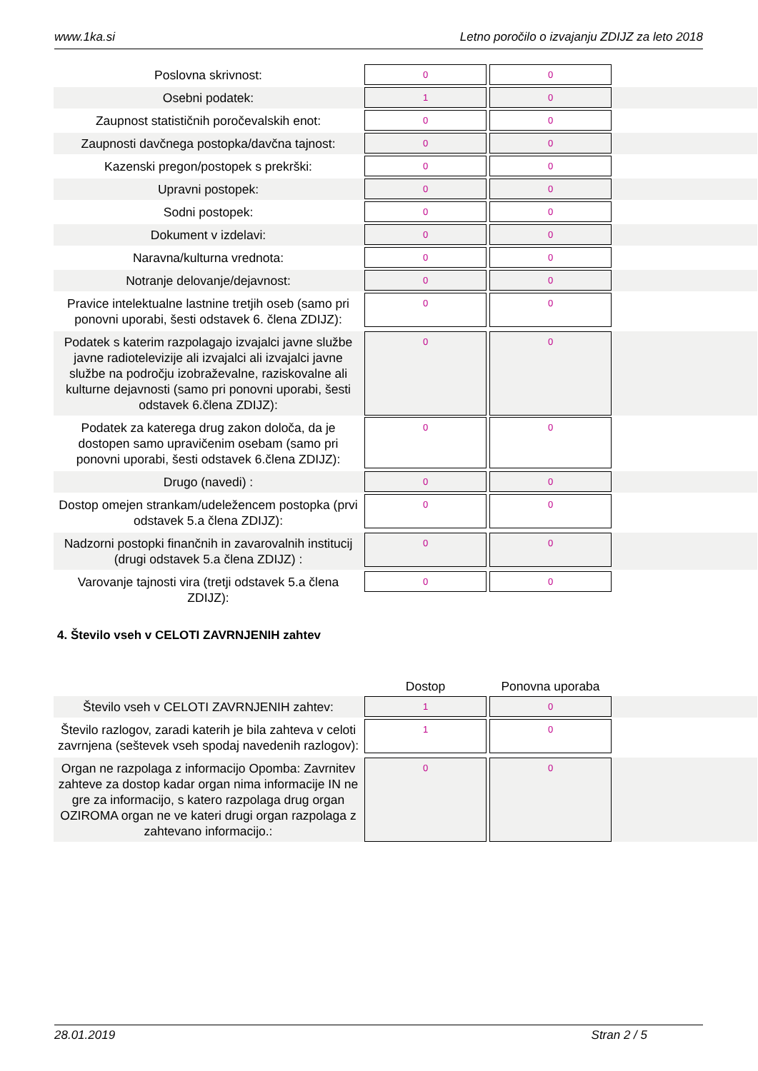www.1ka.si Letno poročilo o izvajanju ZDIJZ za leto 2018
| Poslovna skrivnost: | 0 | 0 | |
| Osebni podatek: | 1 | 0 | |
| Zaupnost statističnih poročevalskih enot: | 0 | 0 | |
| Zaupnosti davčnega postopka/davčna tajnost: | 0 | 0 | |
| Kazenski pregon/postopek s prekrški: | 0 | 0 | |
| Upravni postopek: | 0 | 0 | |
| Sodni postopek: | 0 | 0 | |
| Dokument v izdelavi: | 0 | 0 | |
| Naravna/kulturna vrednota: | 0 | 0 | |
| Notranje delovanje/dejavnost: | 0 | 0 | |
| Pravice intelektualne lastnine tretjih oseb (samo pri ponovni uporabi, šesti odstavek 6. člena ZDIJZ): | 0 | 0 | |
| Podatek s katerim razpolagajo izvajalci javne službe javne radiotelevizije ali izvajalci ali izvajalci javne službe na področju izobraževalne, raziskovalne ali kulturne dejavnosti (samo pri ponovni uporabi, šesti odstavek 6.člena ZDIJZ): | 0 | 0 | |
| Podatek za katerega drug zakon določa, da je dostopen samo upravičenim osebam (samo pri ponovni uporabi, šesti odstavek 6.člena ZDIJZ): | 0 | 0 | |
| Drugo (navedi) : | 0 | 0 | |
| Dostop omejen strankam/udeležencem postopka (prvi odstavek 5.a člena ZDIJZ): | 0 | 0 | |
| Nadzorni postopki finančnih in zavarovalnih institucij (drugi odstavek 5.a člena ZDIJZ) : | 0 | 0 | |
| Varovanje tajnosti vira (tretji odstavek 5.a člena ZDIJZ): | 0 | 0 | |
4. Število vseh v CELOTI ZAVRNJENIH zahtev
| | Dostop | Ponovna uporaba | |
| --- | --- | --- | --- |
| Število vseh v CELOTI ZAVRNJENIH zahtev: | 1 | 0 | |
| Število razlogov, zaradi katerih je bila zahteva v celoti zavrnjena (seštevek vseh spodaj navedenih razlogov): | 1 | 0 | |
| Organ ne razpolaga z informacijo Opomba: Zavrnitev zahteve za dostop kadar organ nima informacije IN ne gre za informacijo, s katero razpolaga drug organ OZIROMA organ ne ve kateri drugi organ razpolaga z zahtevano informacijo.: | 0 | 0 | |
28.01.2019 Stran 2 / 5